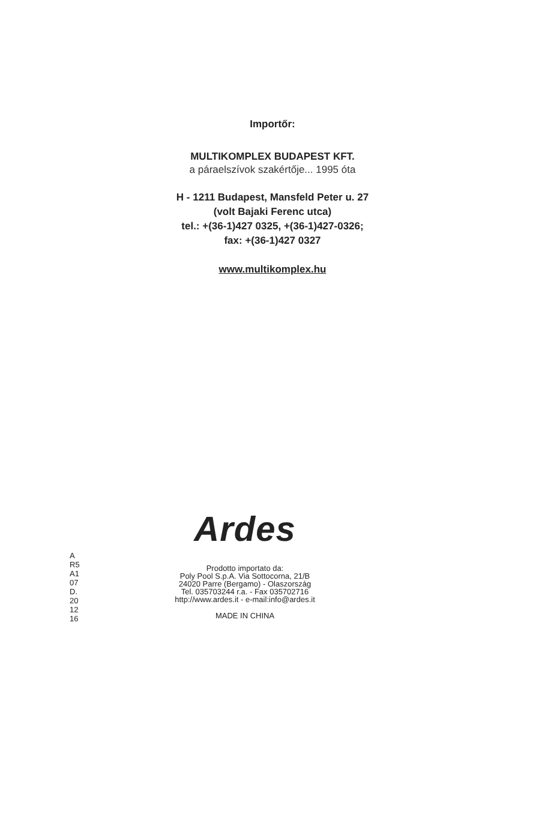Importőr:
MULTIKOMPLEX BUDAPEST KFT.
a páraelszívok szakértője... 1995 óta
H - 1211 Budapest, Mansfeld Peter u. 27
(volt Bajaki Ferenc utca)
tel.: +(36-1)427 0325, +(36-1)427-0326;
fax: +(36-1)427 0327
www.multikomplex.hu
A
R5
A1
07
D.
20
12
16
Ardes
Prodotto importato da:
Poly Pool S.p.A. Via Sottocorna, 21/B
24020 Parre (Bergamo) - Olaszország
Tel. 035703244 r.a. - Fax 035702716
http://www.ardes.it - e-mail:info@ardes.it
MADE IN CHINA